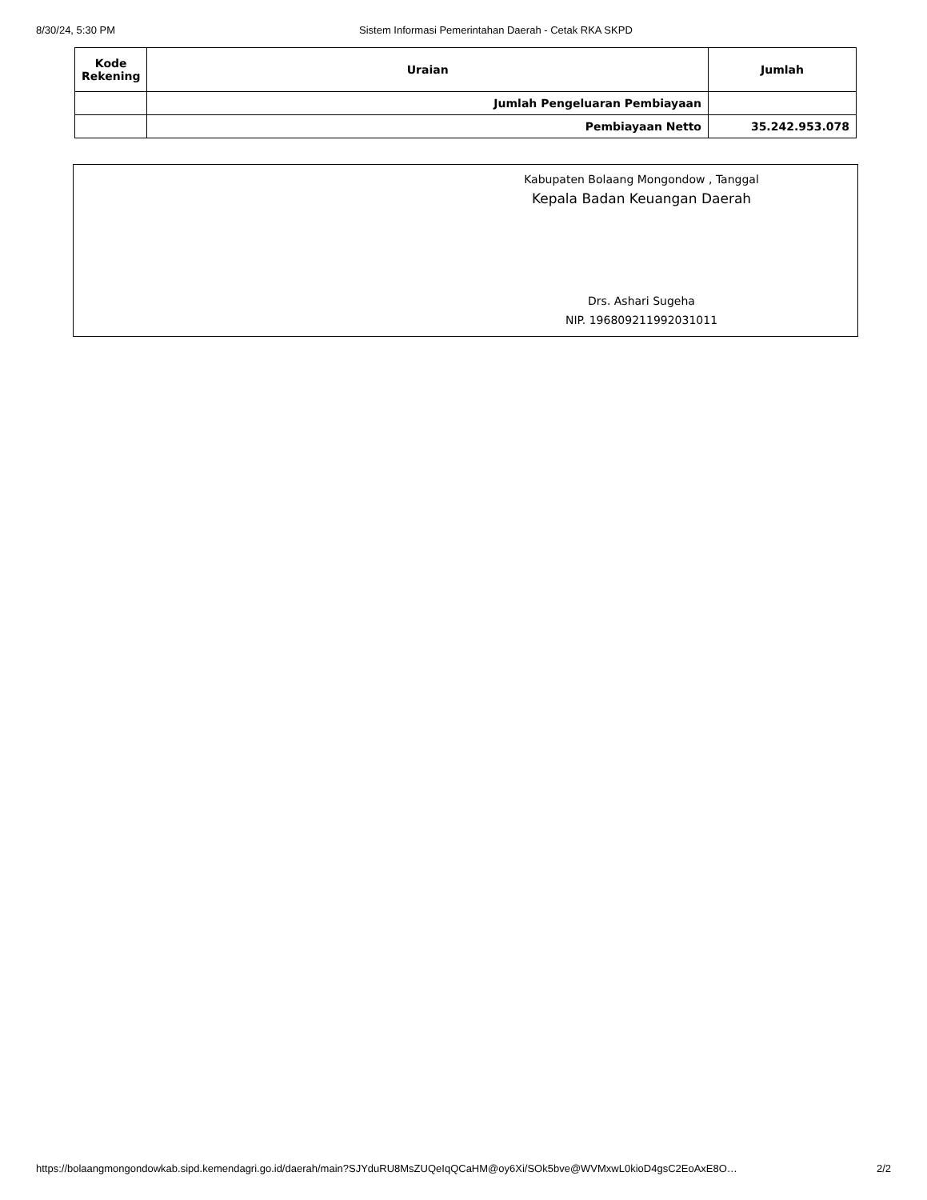8/30/24, 5:30 PM Sistem Informasi Pemerintahan Daerah - Cetak RKA SKPD
| Kode Rekening | Uraian | Jumlah |
| --- | --- | --- |
| | Jumlah Pengeluaran Pembiayaan | |
| | Pembiayaan Netto | 35.242.953.078 |
Kabupaten Bolaang Mongondow , Tanggal
Kepala Badan Keuangan Daerah
Drs. Ashari Sugeha
NIP. 196809211992031011
https://bolaangmongondowkab.sipd.kemendagri.go.id/daerah/main?SJYduRU8MsZUQeIqQCaHM@oy6Xi/SOk5bve@WVMxwL0kioD4gsC2EoAxE8O… 2/2